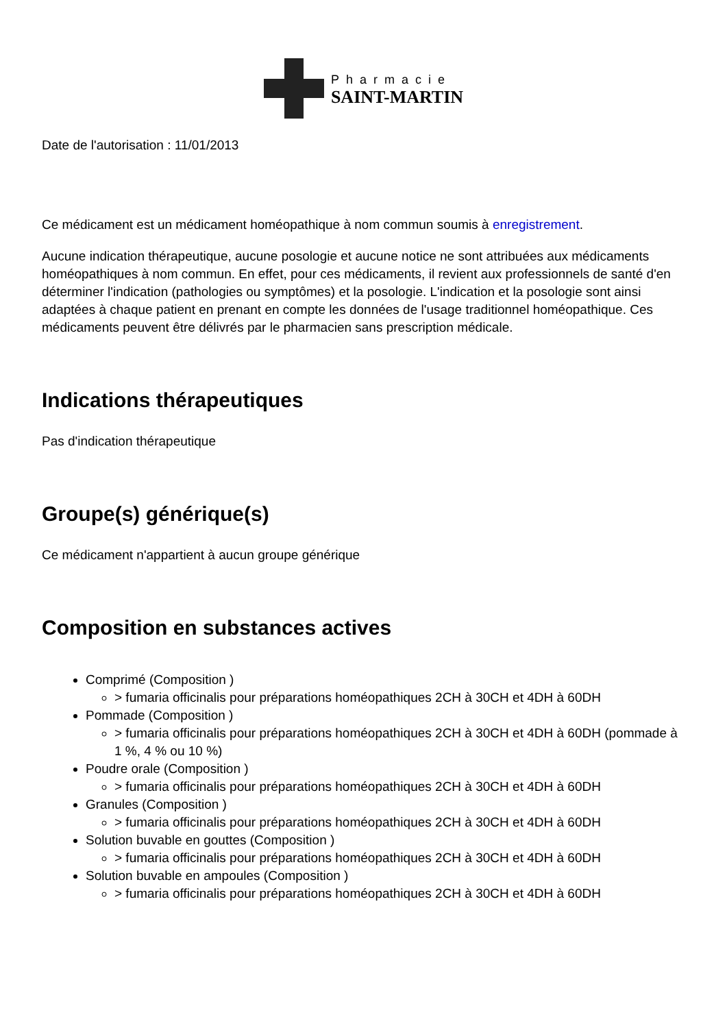Pharmacie
SAINT-MARTIN
Date de l'autorisation : 11/01/2013
Ce médicament est un médicament homéopathique à nom commun soumis à enregistrement.
Aucune indication thérapeutique, aucune posologie et aucune notice ne sont attribuées aux médicaments homéopathiques à nom commun. En effet, pour ces médicaments, il revient aux professionnels de santé d'en déterminer l'indication (pathologies ou symptômes) et la posologie. L'indication et la posologie sont ainsi adaptées à chaque patient en prenant en compte les données de l'usage traditionnel homéopathique. Ces médicaments peuvent être délivrés par le pharmacien sans prescription médicale.
Indications thérapeutiques
Pas d'indication thérapeutique
Groupe(s) générique(s)
Ce médicament n'appartient à aucun groupe générique
Composition en substances actives
Comprimé (Composition )
> fumaria officinalis pour préparations homéopathiques 2CH à 30CH et 4DH à 60DH
Pommade (Composition )
> fumaria officinalis pour préparations homéopathiques 2CH à 30CH et 4DH à 60DH (pommade à 1 %, 4 % ou 10 %)
Poudre orale (Composition )
> fumaria officinalis pour préparations homéopathiques 2CH à 30CH et 4DH à 60DH
Granules (Composition )
> fumaria officinalis pour préparations homéopathiques 2CH à 30CH et 4DH à 60DH
Solution buvable en gouttes (Composition )
> fumaria officinalis pour préparations homéopathiques 2CH à 30CH et 4DH à 60DH
Solution buvable en ampoules (Composition )
> fumaria officinalis pour préparations homéopathiques 2CH à 30CH et 4DH à 60DH